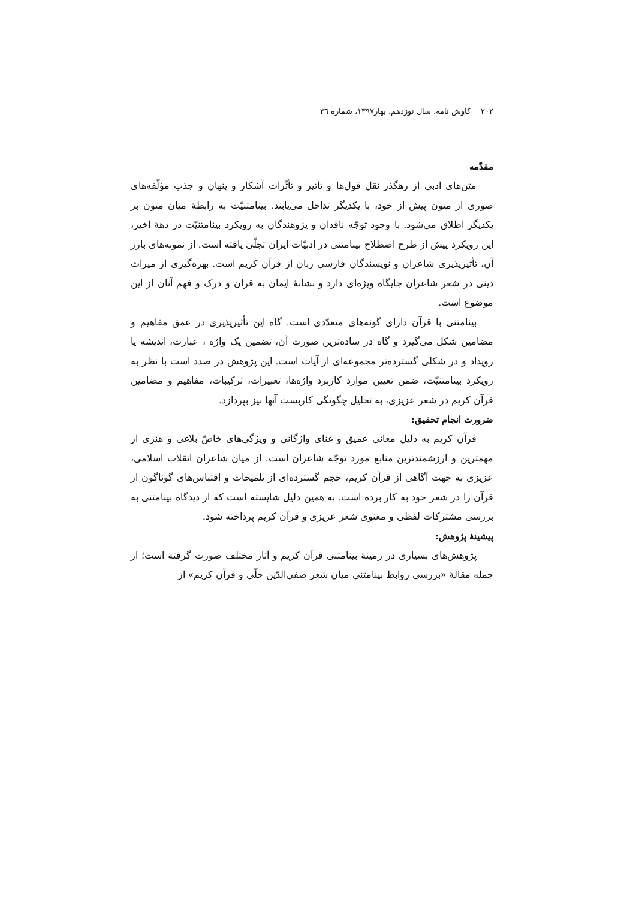۲۰۲ کاوش نامه، سال نوزدهم، بهار۱۳۹۷، شماره ٣٦
مقدّمه
متن‌های ادبی از رهگذر نقل قول‌ها و تأثیر و تأثّرات آشکار و پنهان و جذب مؤلّفه‌های صوری از متون پیش از خود، با یکدیگر تداخل می‌یابند. بینامتنیّت به رابطهٔ میان متون بر یکدیگر اطلاق می‌شود. با وجود توجّه ناقدان و پژوهندگان به رویکرد بینامتنیّت در دههٔ اخیر، این رویکرد پیش از طرح اصطلاح بینامتنی در ادبیّات ایران تجلّی یافته است. از نمونه‌های بارز آن، تأثیرپذیری شاعران و نویسندگان فارسی زبان از قرآن کریم است. بهره‌گیری از میراث دینی در شعر شاعران جایگاه ویژه‌ای دارد و نشانهٔ ایمان به قران و درک و فهم آنان از این موضوع است.
بینامتنی با قرآن دارای گونه‌های متعدّدی است. گاه این تأثیرپذیری در عمق مفاهیم و مضامین شکل می‌گیرد و گاه در ساده‌ترین صورت آن، تضمین یک واژه ، عبارت، اندیشه یا رویداد و در شکلی گسترده‌تر مجموعه‌ای از آیات است. این پژوهش در صدد است با نظر به رویکرد بینامتنیّت، ضمن تعیین موارد کاربرد واژه‌ها، تعبیرات، ترکیبات، مفاهیم و مضامین قرآن کریم در شعر عزیزی، به تحلیل چگونگی کاربست آنها نیز بپردازد.
ضرورت انجام تحقیق:
قرآن کریم به دلیل معانی عمیق و غنای واژگانی و ویژگی‌های خاصّ بلاغی و هنری از مهمترین و ارزشمندترین منابع مورد توجّه شاعران است. از میان شاعران انقلاب اسلامی، عزیزی به جهت آگاهی از قرآن کریم، حجم گسترده‌ای از تلمیحات و اقتباس‌های گوناگون از قرآن را در شعر خود به کار برده است. به همین دلیل شایسته است که از دیدگاه بینامتنی به بررسی مشترکات لفظی و معنوی شعر عزیزی و قرآن کریم پرداخته شود.
پیشینهٔ پژوهش:
پژوهش‌های بسیاری در زمینهٔ بینامتنی قرآن کریم و آثار مختلف صورت گرفته است؛ از جمله مقالهٔ «بررسی روابط بینامتنی میان شعر صفی‌الدّین حلّی و قرآن کریم» از